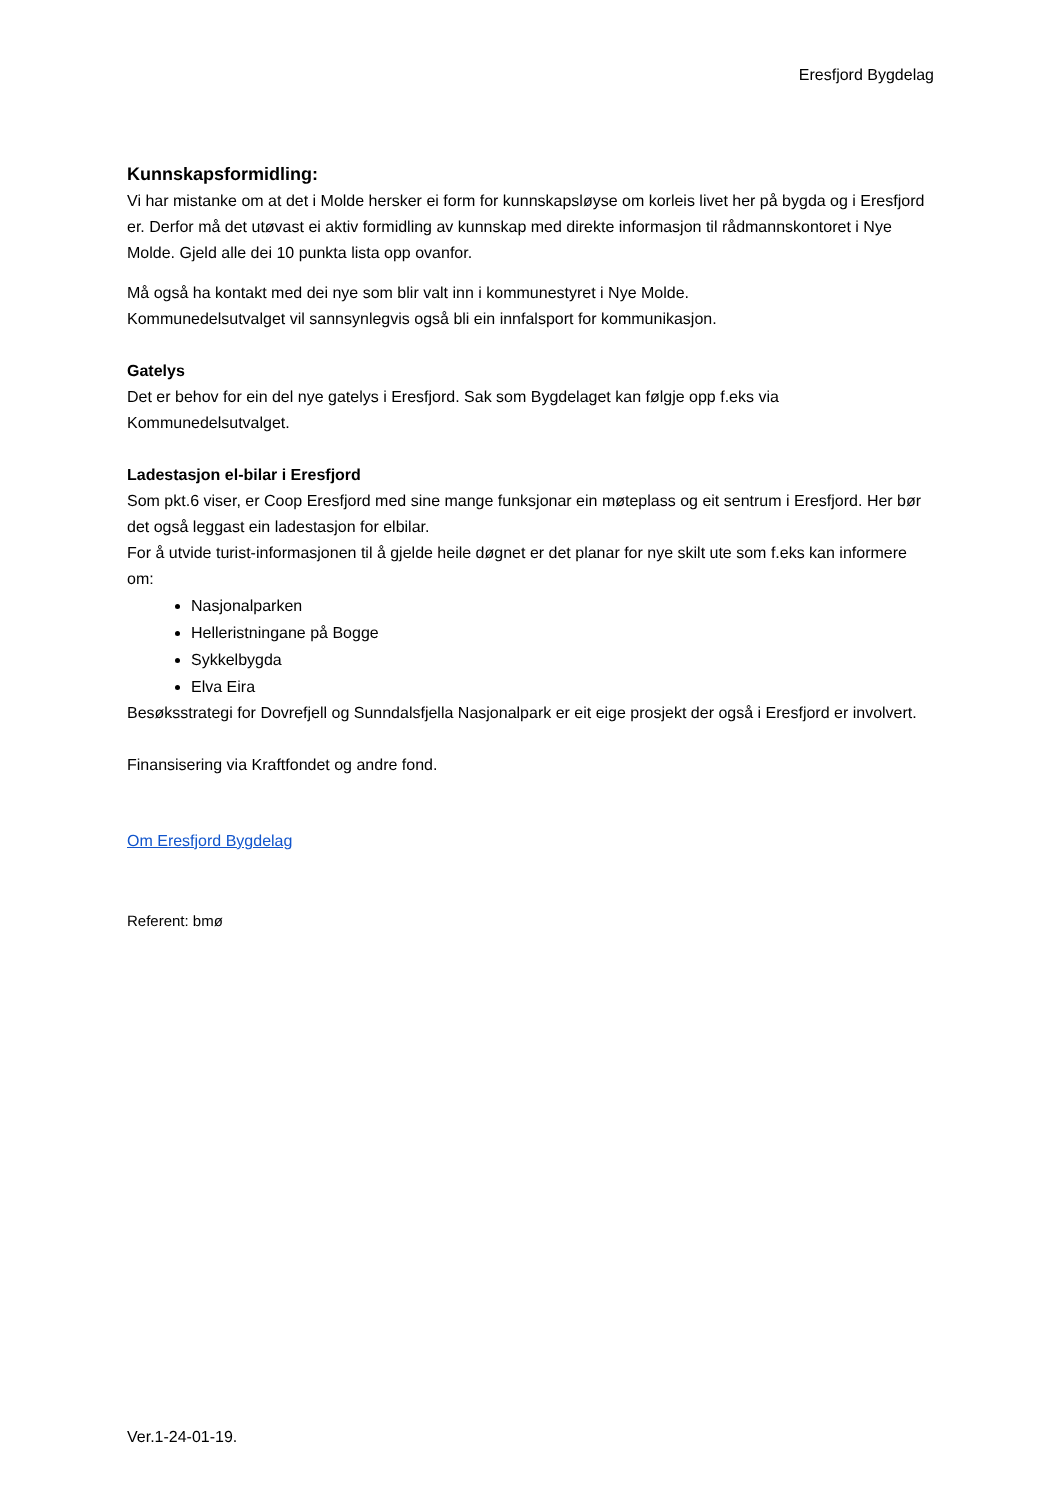Eresfjord Bygdelag
Kunnskapsformidling:
Vi har mistanke om at det i Molde hersker ei form for kunnskapsløyse om korleis livet her på bygda og i Eresfjord er. Derfor må det utøvast ei aktiv formidling av kunnskap med direkte informasjon til rådmannskontoret i Nye Molde. Gjeld alle dei 10 punkta lista opp ovanfor.
Må også ha kontakt med dei nye som blir valt inn i kommunestyret i Nye Molde.
Kommunedelsutvalget vil sannsynlegvis også bli ein innfalsport for kommunikasjon.
Gatelys
Det er behov for ein del nye gatelys i Eresfjord. Sak som Bygdelaget kan følgje opp f.eks via Kommunedelsutvalget.
Ladestasjon el-bilar i Eresfjord
Som pkt.6 viser, er Coop Eresfjord med sine mange funksjonar ein møteplass og eit sentrum i Eresfjord. Her bør det også leggast ein ladestasjon for elbilar.
For å utvide turist-informasjonen til å gjelde heile døgnet er det planar for nye skilt ute som f.eks kan informere om:
Nasjonalparken
Helleristningane på Bogge
Sykkelbygda
Elva Eira
Besøksstrategi for Dovrefjell og Sunndalsfjella Nasjonalpark er eit eige prosjekt der også i Eresfjord er involvert.
Finansisering via Kraftfondet og andre fond.
Om Eresfjord Bygdelag
Referent: bmø
Ver.1-24-01-19.